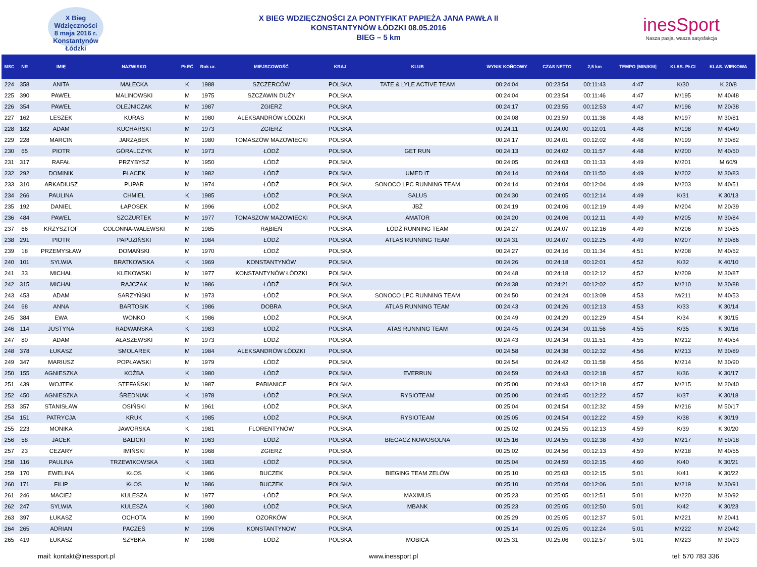X Bieg
Wdzięczności
8 maja 2016 r.
Konstantynów Łódzki
X BIEG WDZIĘCZNOŚCI ZA PONTYFIKAT PAPIEŻA JANA PAWŁA II
KONSTANTYNÓW ŁÓDZKI 08.05.2016
BIEG – 5 km
inesSport
Nasza pasja, wasza satysfakcja
| MSC | NR | IMIĘ | NAZWISKO | PŁEĆ | Rok ur. | MIEJSCOWOŚĆ | KRAJ | KLUB | WYNIK KOŃCOWY | CZAS NETTO | 2,5 km | TEMPO [MIN/KM] | KLAS. PŁCI | KLAS. WIEKOWA |
| --- | --- | --- | --- | --- | --- | --- | --- | --- | --- | --- | --- | --- | --- | --- |
| 224 | 358 | ANITA | MAŁECKA | K | 1988 | SZCZERCÓW | POLSKA | TATE & LYLE ACTIVE TEAM | 00:24:04 | 00:23:54 | 00:11:43 | 4:47 | K/30 | K 20/8 |
| 225 | 390 | PAWEŁ | MALINOWSKI | M | 1975 | SZCZAWIN DUŻY | POLSKA | | 00:24:04 | 00:23:54 | 00:11:46 | 4:47 | M/195 | M 40/48 |
| 226 | 354 | PAWEŁ | OLEJNICZAK | M | 1987 | ZGIERZ | POLSKA | | 00:24:17 | 00:23:55 | 00:12:53 | 4:47 | M/196 | M 20/38 |
| 227 | 162 | LESZEK | KURAS | M | 1980 | ALEKSANDRÓW ŁÓDZKI | POLSKA | | 00:24:08 | 00:23:59 | 00:11:38 | 4:48 | M/197 | M 30/81 |
| 228 | 182 | ADAM | KUCHARSKI | M | 1973 | ZGIERZ | POLSKA | | 00:24:11 | 00:24:00 | 00:12:01 | 4:48 | M/198 | M 40/49 |
| 229 | 228 | MARCIN | JARZĄBEK | M | 1980 | TOMASZÓW MAZOWIECKI | POLSKA | | 00:24:17 | 00:24:01 | 00:12:02 | 4:48 | M/199 | M 30/82 |
| 230 | 65 | PIOTR | GÓRALCZYK | M | 1973 | ŁÓDŹ | POLSKA | GET RUN | 00:24:13 | 00:24:02 | 00:11:57 | 4:48 | M/200 | M 40/50 |
| 231 | 317 | RAFAŁ | PRZYBYSZ | M | 1950 | ŁÓDŹ | POLSKA | | 00:24:05 | 00:24:03 | 00:11:33 | 4:49 | M/201 | M 60/9 |
| 232 | 292 | DOMINIK | PŁACEK | M | 1982 | ŁÓDŹ | POLSKA | UMED IT | 00:24:14 | 00:24:04 | 00:11:50 | 4:49 | M/202 | M 30/83 |
| 233 | 310 | ARKADIUSZ | PUPAR | M | 1974 | ŁÓDŹ | POLSKA | SONOCO LPC RUNNING TEAM | 00:24:14 | 00:24:04 | 00:12:04 | 4:49 | M/203 | M 40/51 |
| 234 | 266 | PAULINA | CHMIEL | K | 1985 | ŁÓDŹ | POLSKA | SALUS | 00:24:30 | 00:24:05 | 00:12:14 | 4:49 | K/31 | K 30/13 |
| 235 | 192 | DANIEL | ŁAPOSEK | M | 1996 | ŁÓDŹ | POLSKA | JBŻ | 00:24:19 | 00:24:06 | 00:12:19 | 4:49 | M/204 | M 20/39 |
| 236 | 484 | PAWEL | SZCZURTEK | M | 1977 | TOMASZOW MAZOWIECKI | POLSKA | AMATOR | 00:24:20 | 00:24:06 | 00:12:11 | 4:49 | M/205 | M 30/84 |
| 237 | 66 | KRZYSZTOF | COLONNA-WALEWSKI | M | 1985 | RĄBIEŃ | POLSKA | ŁÓDŹ RUNNING TEAM | 00:24:27 | 00:24:07 | 00:12:16 | 4:49 | M/206 | M 30/85 |
| 238 | 291 | PIOTR | PAPUZIŃSKI | M | 1984 | ŁÓDŹ | POLSKA | ATLAS RUNNING TEAM | 00:24:31 | 00:24:07 | 00:12:25 | 4:49 | M/207 | M 30/86 |
| 239 | 18 | PRZEMYSŁAW | DOMAŃSKI | M | 1970 | ŁÓDŹ | POLSKA | | 00:24:27 | 00:24:16 | 00:11:34 | 4:51 | M/208 | M 40/52 |
| 240 | 101 | SYLWIA | BRATKOWSKA | K | 1969 | KONSTANTYNÓW | POLSKA | | 00:24:26 | 00:24:18 | 00:12:01 | 4:52 | K/32 | K 40/10 |
| 241 | 33 | MICHAŁ | KLEKOWSKI | M | 1977 | KONSTANTYNÓW ŁÓDZKI | POLSKA | | 00:24:48 | 00:24:18 | 00:12:12 | 4:52 | M/209 | M 30/87 |
| 242 | 315 | MICHAŁ | RAJCZAK | M | 1986 | ŁÓDŹ | POLSKA | | 00:24:38 | 00:24:21 | 00:12:02 | 4:52 | M/210 | M 30/88 |
| 243 | 453 | ADAM | SARZYŃSKI | M | 1973 | ŁÓDŹ | POLSKA | SONOCO LPC RUNNING TEAM | 00:24:50 | 00:24:24 | 00:13:09 | 4:53 | M/211 | M 40/53 |
| 244 | 68 | ANNA | BARTOSIK | K | 1986 | DOBRA | POLSKA | ATLAS RUNNING TEAM | 00:24:43 | 00:24:26 | 00:12:13 | 4:53 | K/33 | K 30/14 |
| 245 | 384 | EWA | WONKO | K | 1986 | ŁÓDŹ | POLSKA | | 00:24:49 | 00:24:29 | 00:12:29 | 4:54 | K/34 | K 30/15 |
| 246 | 114 | JUSTYNA | RADWAŃSKA | K | 1983 | ŁÓDŹ | POLSKA | ATAS RUNNING TEAM | 00:24:45 | 00:24:34 | 00:11:56 | 4:55 | K/35 | K 30/16 |
| 247 | 80 | ADAM | AŁASZEWSKI | M | 1973 | ŁÓDŹ | POLSKA | | 00:24:43 | 00:24:34 | 00:11:51 | 4:55 | M/212 | M 40/54 |
| 248 | 378 | ŁUKASZ | SMOLAREK | M | 1984 | ALEKSANDRÓW ŁÓDZKI | POLSKA | | 00:24:58 | 00:24:38 | 00:12:32 | 4:56 | M/213 | M 30/89 |
| 249 | 347 | MARIUSZ | POPŁAWSKI | M | 1979 | ŁÓDŹ | POLSKA | | 00:24:54 | 00:24:42 | 00:11:58 | 4:56 | M/214 | M 30/90 |
| 250 | 155 | AGNIESZKA | KOŻBA | K | 1980 | ŁÓDŹ | POLSKA | EVERRUN | 00:24:59 | 00:24:43 | 00:12:18 | 4:57 | K/36 | K 30/17 |
| 251 | 439 | WOJTEK | STEFAŃSKI | M | 1987 | PABIANICE | POLSKA | | 00:25:00 | 00:24:43 | 00:12:18 | 4:57 | M/215 | M 20/40 |
| 252 | 450 | AGNIESZKA | ŚREDNIAK | K | 1978 | ŁÓDŹ | POLSKA | RYSIOTEAM | 00:25:00 | 00:24:45 | 00:12:22 | 4:57 | K/37 | K 30/18 |
| 253 | 357 | STANISŁAW | OSIŃSKI | M | 1961 | ŁÓDŹ | POLSKA | | 00:25:04 | 00:24:54 | 00:12:32 | 4:59 | M/216 | M 50/17 |
| 254 | 151 | PATRYCJA | KRUK | K | 1985 | ŁÓDŹ | POLSKA | RYSIOTEAM | 00:25:05 | 00:24:54 | 00:12:22 | 4:59 | K/38 | K 30/19 |
| 255 | 223 | MONIKA | JAWORSKA | K | 1981 | FLORENTYNÓW | POLSKA | | 00:25:02 | 00:24:55 | 00:12:13 | 4:59 | K/39 | K 30/20 |
| 256 | 58 | JACEK | BALICKI | M | 1963 | ŁÓDŹ | POLSKA | BIEGACZ NOWOSOLNA | 00:25:16 | 00:24:55 | 00:12:38 | 4:59 | M/217 | M 50/18 |
| 257 | 23 | CEZARY | IMIŃSKI | M | 1968 | ZGIERZ | POLSKA | | 00:25:02 | 00:24:56 | 00:12:13 | 4:59 | M/218 | M 40/55 |
| 258 | 116 | PAULINA | TRZEWIKOWSKA | K | 1983 | ŁÓDŹ | POLSKA | | 00:25:04 | 00:24:59 | 00:12:15 | 4:60 | K/40 | K 30/21 |
| 259 | 170 | EWELINA | KŁOS | K | 1986 | BUCZEK | POLSKA | BIEGING TEAM ZELÓW | 00:25:10 | 00:25:03 | 00:12:15 | 5:01 | K/41 | K 30/22 |
| 260 | 171 | FILIP | KŁOS | M | 1986 | BUCZEK | POLSKA | | 00:25:10 | 00:25:04 | 00:12:06 | 5:01 | M/219 | M 30/91 |
| 261 | 246 | MACIEJ | KULESZA | M | 1977 | ŁÓDŹ | POLSKA | MAXIMUS | 00:25:23 | 00:25:05 | 00:12:51 | 5:01 | M/220 | M 30/92 |
| 262 | 247 | SYLWIA | KULESZA | K | 1980 | ŁÓDŹ | POLSKA | MBANK | 00:25:23 | 00:25:05 | 00:12:50 | 5:01 | K/42 | K 30/23 |
| 263 | 397 | ŁUKASZ | OCHOTA | M | 1990 | OZORKÓW | POLSKA | | 00:25:29 | 00:25:05 | 00:12:37 | 5:01 | M/221 | M 20/41 |
| 264 | 265 | ADRIAN | PACZEŚ | M | 1996 | KONSTANTYNOW | POLSKA | | 00:25:14 | 00:25:05 | 00:12:24 | 5:01 | M/222 | M 20/42 |
| 265 | 419 | ŁUKASZ | SZYBKA | M | 1986 | ŁÓDŹ | POLSKA | MOBICA | 00:25:31 | 00:25:06 | 00:12:57 | 5:01 | M/223 | M 30/93 |
mail: kontakt@inessport.pl www.inessport.pl tel: 570 783 336